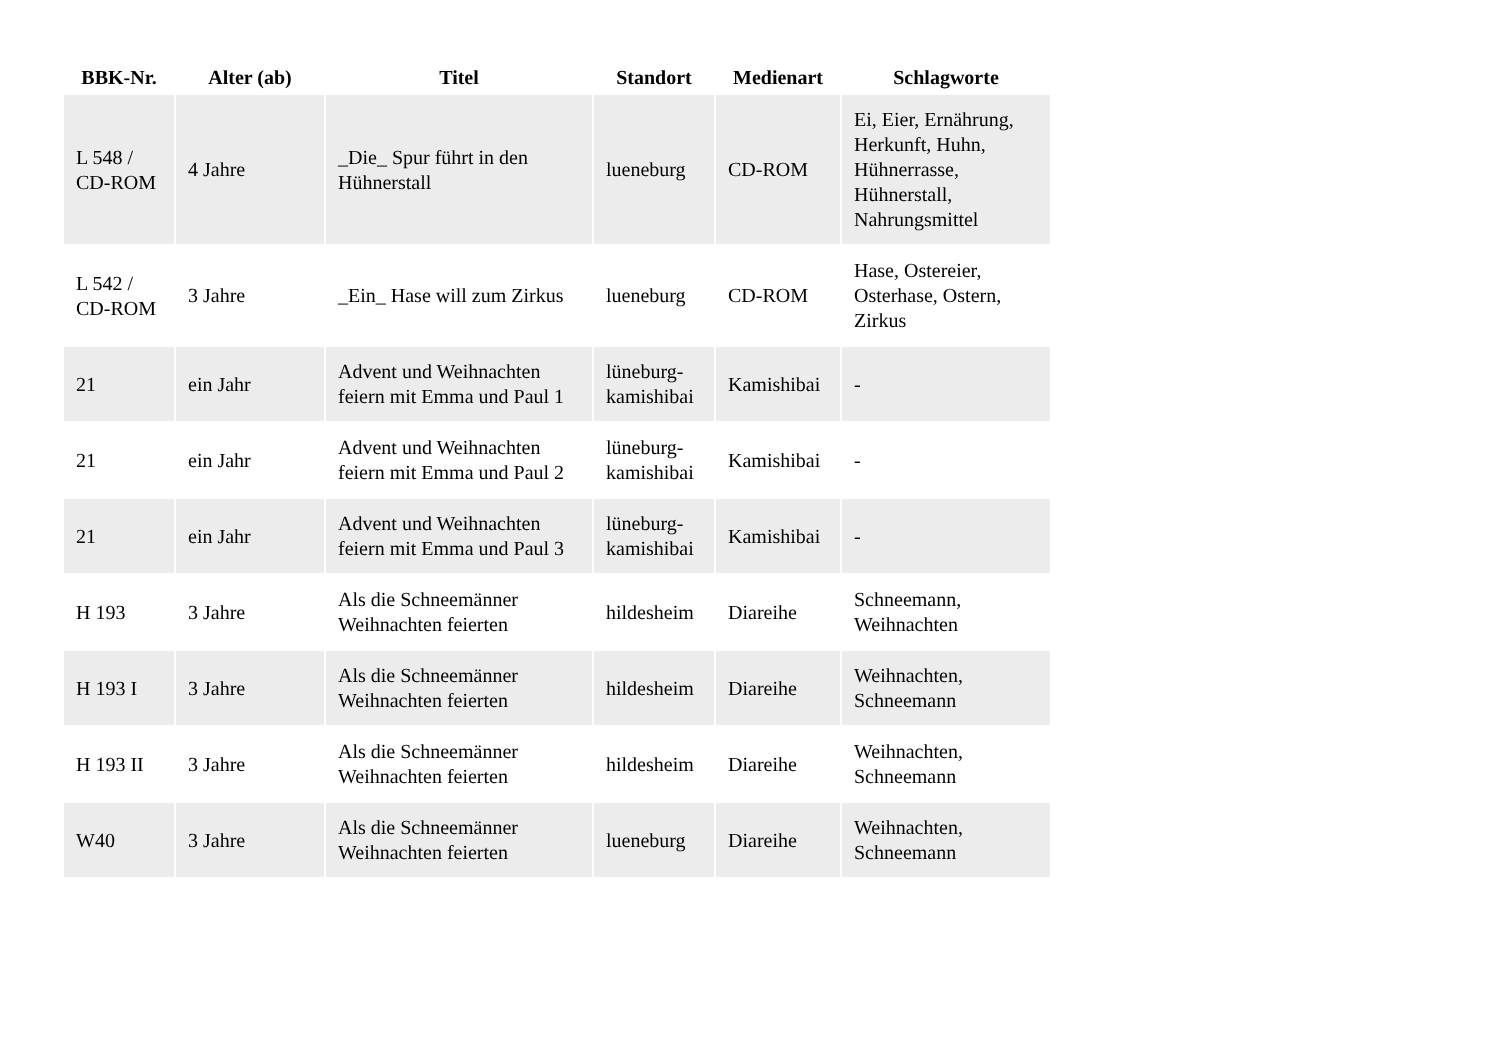| BBK-Nr. | Alter (ab) | Titel | Standort | Medienart | Schlagworte |
| --- | --- | --- | --- | --- | --- |
| L 548 / CD-ROM | 4 Jahre | _Die_ Spur führt in den Hühnerstall | lueneburg | CD-ROM | Ei, Eier, Ernährung, Herkunft, Huhn, Hühnerrasse, Hühnerstall, Nahrungsmittel |
| L 542 / CD-ROM | 3 Jahre | _Ein_ Hase will zum Zirkus | lueneburg | CD-ROM | Hase, Ostereier, Osterhase, Ostern, Zirkus |
| 21 | ein Jahr | Advent und Weihnachten feiern mit Emma und Paul 1 | lüneburg-kamishibai | Kamishibai | - |
| 21 | ein Jahr | Advent und Weihnachten feiern mit Emma und Paul 2 | lüneburg-kamishibai | Kamishibai | - |
| 21 | ein Jahr | Advent und Weihnachten feiern mit Emma und Paul 3 | lüneburg-kamishibai | Kamishibai | - |
| H 193 | 3 Jahre | Als die Schneemänner Weihnachten feierten | hildesheim | Diareihe | Schneemann, Weihnachten |
| H 193 I | 3 Jahre | Als die Schneemänner Weihnachten feierten | hildesheim | Diareihe | Weihnachten, Schneemann |
| H 193 II | 3 Jahre | Als die Schneemänner Weihnachten feierten | hildesheim | Diareihe | Weihnachten, Schneemann |
| W40 | 3 Jahre | Als die Schneemänner Weihnachten feierten | lueneburg | Diareihe | Weihnachten, Schneemann |